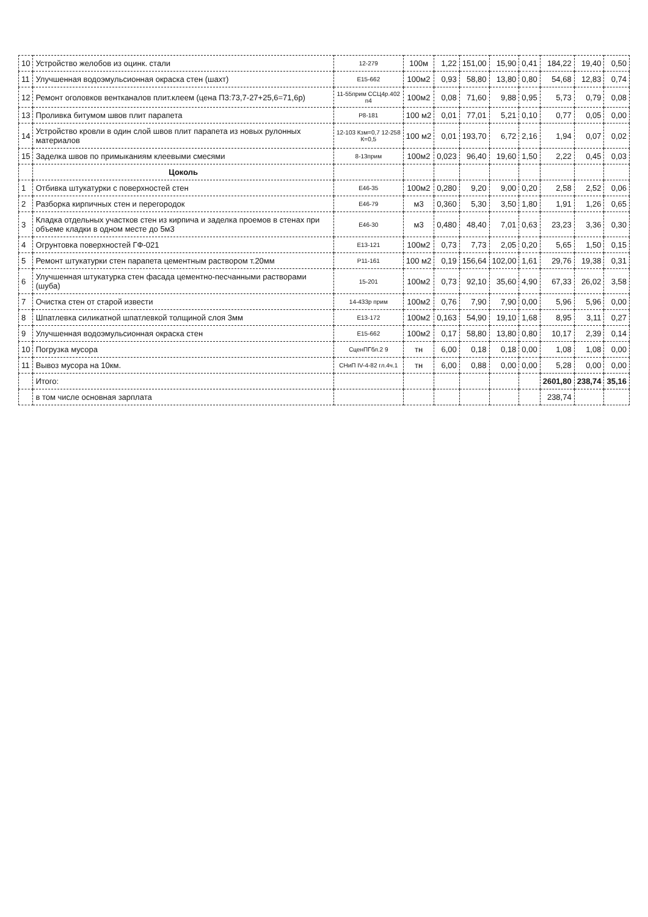| 10 | Устройство желобов из оцинк. стали | 12-279 | 100м | 1,22 | 151,00 | 15,90 | 0,41 | 184,22 | 19,40 | 0,50 |
| 11 | Улучшенная водоэмульсионная окраска стен (шахт) | Е15-662 | 100м2 | 0,93 | 58,80 | 13,80 | 0,80 | 54,68 | 12,83 | 0,74 |
| 12 | Ремонт оголовков вентканалов плит.клеем (цена П3:73,7-27+25,6=71,6р) | 11-55прим ССЦ4р.402 п4 | 100м2 | 0,08 | 71,60 | 9,88 | 0,95 | 5,73 | 0,79 | 0,08 |
| 13 | Проливка битумом швов плит парапета | Р8-181 | 100 м2 | 0,01 | 77,01 | 5,21 | 0,10 | 0,77 | 0,05 | 0,00 |
| 14 | Устройство кровли в один слой швов плит парапета из новых рулонных материалов | 12-103 Кзм=0,7 12-258 К=0,5 | 100 м2 | 0,01 | 193,70 | 6,72 | 2,16 | 1,94 | 0,07 | 0,02 |
| 15 | Заделка швов по примыканиям клеевыми смесями | 8-13прим | 100м2 | 0,023 | 96,40 | 19,60 | 1,50 | 2,22 | 0,45 | 0,03 |
| | Цоколь | | | | | | | | | |
| 1 | Отбивка штукатурки с поверхностей стен | Е46-35 | 100м2 | 0,280 | 9,20 | 9,00 | 0,20 | 2,58 | 2,52 | 0,06 |
| 2 | Разборка кирпичных стен и перегородок | Е46-79 | м3 | 0,360 | 5,30 | 3,50 | 1,80 | 1,91 | 1,26 | 0,65 |
| 3 | Кладка отдельных участков стен из кирпича и заделка проемов в стенах при объеме кладки в одном месте до 5м3 | Е46-30 | м3 | 0,480 | 48,40 | 7,01 | 0,63 | 23,23 | 3,36 | 0,30 |
| 4 | Огрунтовка поверхностей ГФ-021 | Е13-121 | 100м2 | 0,73 | 7,73 | 2,05 | 0,20 | 5,65 | 1,50 | 0,15 |
| 5 | Ремонт штукатурки стен парапета цементным раствором т.20мм | Р11-161 | 100 м2 | 0,19 | 156,64 | 102,00 | 1,61 | 29,76 | 19,38 | 0,31 |
| 6 | Улучшенная штукатурка стен фасада цементно-песчанными растворами (шуба) | 15-201 | 100м2 | 0,73 | 92,10 | 35,60 | 4,90 | 67,33 | 26,02 | 3,58 |
| 7 | Очистка стен от старой извести | 14-433р прим | 100м2 | 0,76 | 7,90 | 7,90 | 0,00 | 5,96 | 5,96 | 0,00 |
| 8 | Шпатлевка силикатной шпатлевкой толщиной слоя 3мм | Е13-172 | 100м2 | 0,163 | 54,90 | 19,10 | 1,68 | 8,95 | 3,11 | 0,27 |
| 9 | Улучшенная водоэмульсионная окраска стен | Е15-662 | 100м2 | 0,17 | 58,80 | 13,80 | 0,80 | 10,17 | 2,39 | 0,14 |
| 10 | Погрузка мусора | СценПГбл.2 9 | тн | 6,00 | 0,18 | 0,18 | 0,00 | 1,08 | 1,08 | 0,00 |
| 11 | Вывоз мусора на 10км. | СНиП IV-4-82 гл.4ч.1 | тн | 6,00 | 0,88 | 0,00 | 0,00 | 5,28 | 0,00 | 0,00 |
| | Итого: | | | | | | | 2601,80 | 238,74 | 35,16 |
| | в том числе основная зарплата | | | | | | | 238,74 | | |